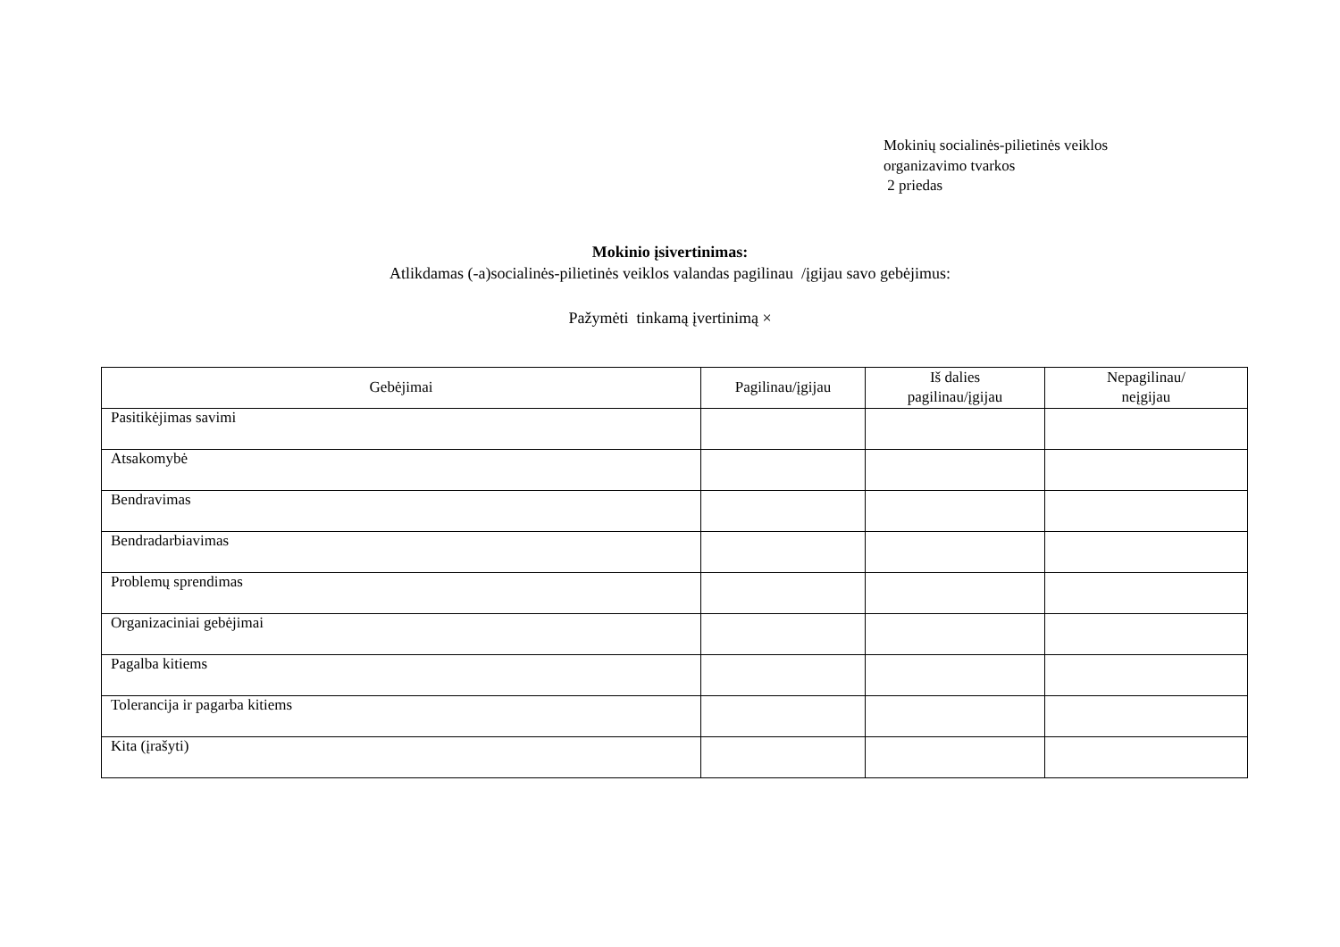Mokinių socialinės-pilietinės veiklos
organizavimo tvarkos
2 priedas
Mokinio įsivertinimas:
Atlikdamas (-a)socialinės-pilietinės veiklos valandas pagilinau /įgijau savo gebėjimus:
Pažymėti tinkamą įvertinimą ×
| Gebėjimai | Pagilinau/įgijau | Iš dalies pagilinau/įgijau | Nepagilinau/ neįgijau |
| --- | --- | --- | --- |
| Pasitikėjimas savimi | | | |
| Atsakomybė | | | |
| Bendravimas | | | |
| Bendradarbiavimas | | | |
| Problemų sprendimas | | | |
| Organizaciniai gebėjimai | | | |
| Pagalba kitiems | | | |
| Tolerancija ir pagarba kitiems | | | |
| Kita (įrašyti) | | | |